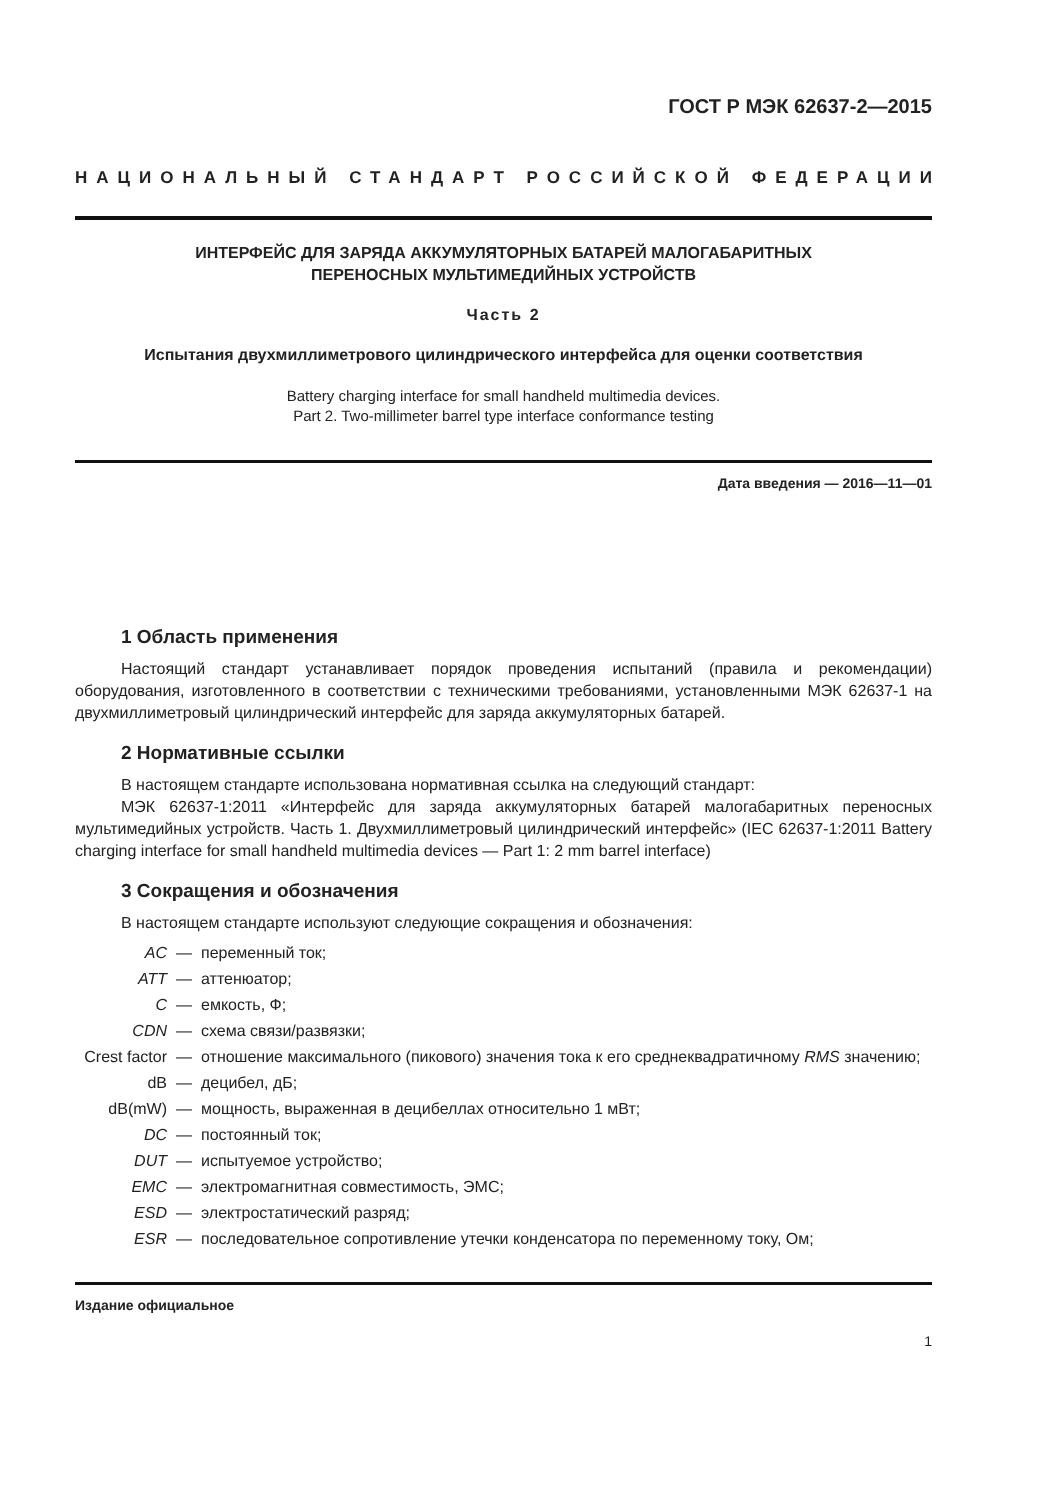ГОСТ Р МЭК 62637-2—2015
НАЦИОНАЛЬНЫЙ СТАНДАРТ РОССИЙСКОЙ ФЕДЕРАЦИИ
ИНТЕРФЕЙС ДЛЯ ЗАРЯДА АККУМУЛЯТОРНЫХ БАТАРЕЙ МАЛОГАБАРИТНЫХ
ПЕРЕНОСНЫХ МУЛЬТИМЕДИЙНЫХ УСТРОЙСТВ
Часть 2
Испытания двухмиллиметрового цилиндрического интерфейса для оценки соответствия
Battery charging interface for small handheld multimedia devices.
Part 2. Two-millimeter barrel type interface conformance testing
Дата введения — 2016—11—01
1 Область применения
Настоящий стандарт устанавливает порядок проведения испытаний (правила и рекомендации) оборудования, изготовленного в соответствии с техническими требованиями, установленными МЭК 62637-1 на двухмиллиметровый цилиндрический интерфейс для заряда аккумуляторных батарей.
2 Нормативные ссылки
В настоящем стандарте использована нормативная ссылка на следующий стандарт:
МЭК 62637-1:2011 «Интерфейс для заряда аккумуляторных батарей малогабаритных переносных мультимедийных устройств. Часть 1. Двухмиллиметровый цилиндрический интерфейс» (IEC 62637-1:2011 Battery charging interface for small handheld multimedia devices — Part 1: 2 mm barrel interface)
3 Сокращения и обозначения
В настоящем стандарте используют следующие сокращения и обозначения:
| AC | — | переменный ток; |
| ATT | — | аттенюатор; |
| C | — | емкость, Ф; |
| CDN | — | схема связи/развязки; |
| Crest factor | — | отношение максимального (пикового) значения тока к его среднеквадратичному RMS значению; |
| dB | — | децибел, дБ; |
| dB(mW) | — | мощность, выраженная в децибеллах относительно 1 мВт; |
| DC | — | постоянный ток; |
| DUT | — | испытуемое устройство; |
| EMC | — | электромагнитная совместимость, ЭМС; |
| ESD | — | электростатический разряд; |
| ESR | — | последовательное сопротивление утечки конденсатора по переменному току, Ом; |
Издание официальное
1